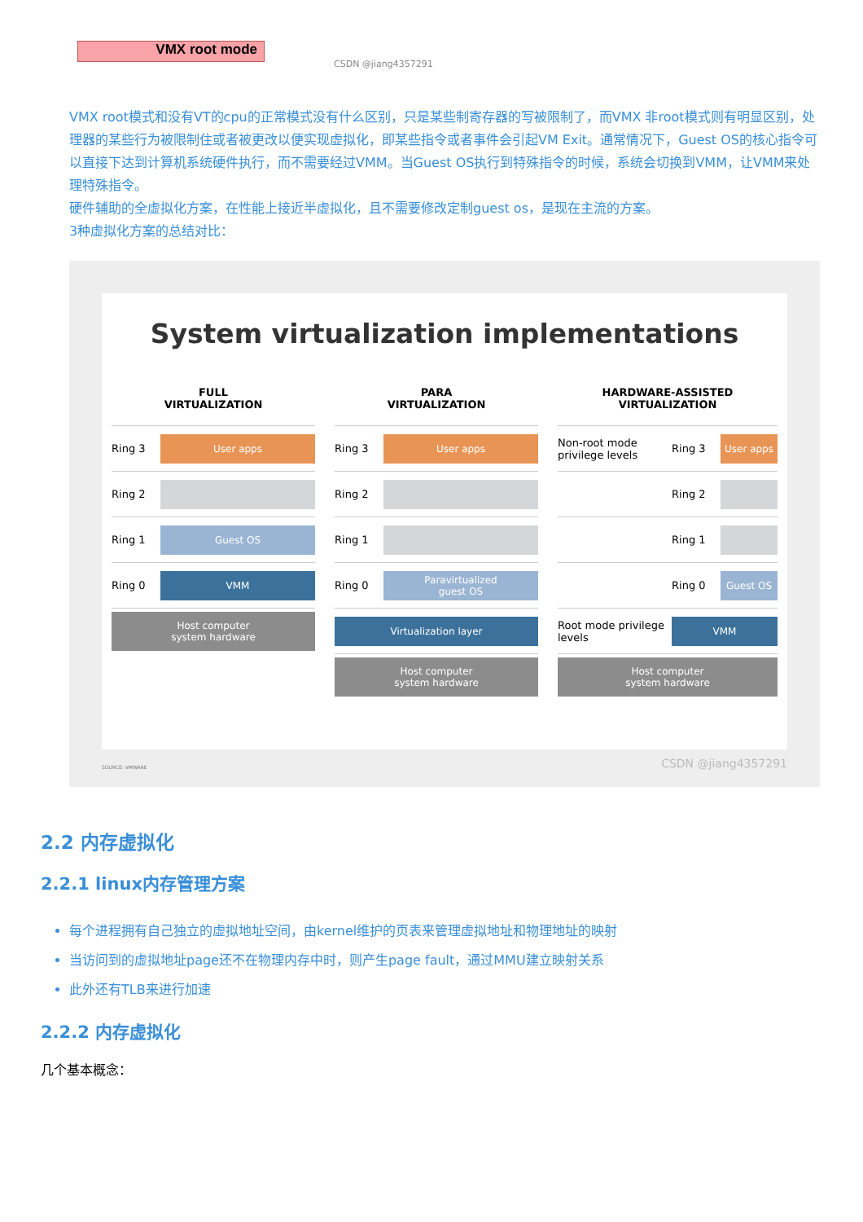VMX root mode
CSDN @jiang4357291
VMX root模式和没有VT的cpu的正常模式没有什么区别，只是某些制寄存器的写被限制了，而VMX 非root模式则有明显区别，处理器的某些行为被限制住或者被更改以便实现虚拟化，即某些指令或者事件会引起VM Exit。通常情况下，Guest OS的核心指令可以直接下达到计算机系统硬件执行，而不需要经过VMM。当Guest OS执行到特殊指令的时候，系统会切换到VMM，让VMM来处理特殊指令。
硬件辅助的全虚拟化方案，在性能上接近半虚拟化，且不需要修改定制guest os，是现在主流的方案。
3种虚拟化方案的总结对比：
System virtualization implementations
FULL
VIRTUALIZATION
Ring 3
User apps
Ring 2
Ring 1
Guest OS
Ring 0
VMM
Host computer
system hardware
PARA
VIRTUALIZATION
Ring 3
User apps
Ring 2
Ring 1
Ring 0
Paravirtualized
guest OS
Virtualization layer
Host computer
system hardware
HARDWARE-ASSISTED
VIRTUALIZATION
Non-root mode privilege levels Ring 3
User apps
Ring 2
Ring 1
Ring 0
Guest OS
Root mode privilege levels
VMM
Host computer
system hardware
SOURCE: VMWARE CSDN @jiang4357291
2.2 内存虚拟化
2.2.1 linux内存管理方案
每个进程拥有自己独立的虚拟地址空间，由kernel维护的页表来管理虚拟地址和物理地址的映射
当访问到的虚拟地址page还不在物理内存中时，则产生page fault，通过MMU建立映射关系
此外还有TLB来进行加速
2.2.2 内存虚拟化
几个基本概念：